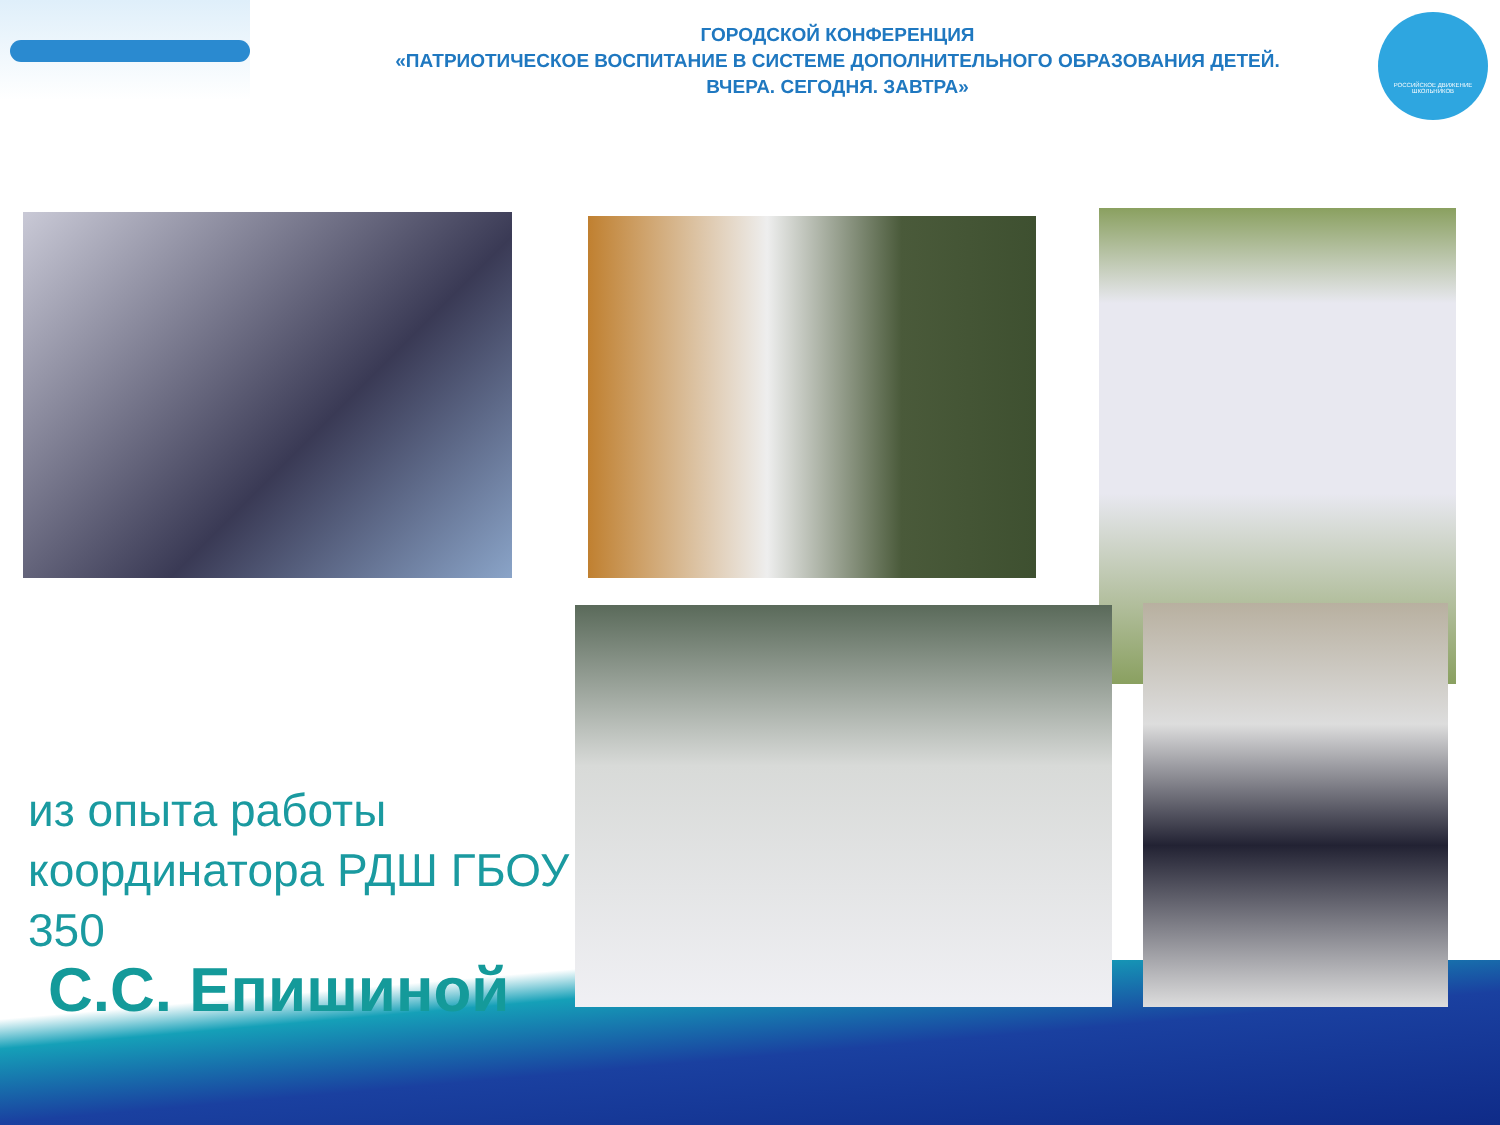ГОРОДСКОЙ КОНФЕРЕНЦИЯ
«ПАТРИОТИЧЕСКОЕ ВОСПИТАНИЕ В СИСТЕМЕ ДОПОЛНИТЕЛЬНОГО ОБРАЗОВАНИЯ ДЕТЕЙ.
ВЧЕРА. СЕГОДНЯ. ЗАВТРА»
РОССИЙСКОЕ ДВИЖЕНИЕ ШКОЛЬНИКОВ
из опыта работы координатора РДШ ГБОУ 350
С.С. Епишиной